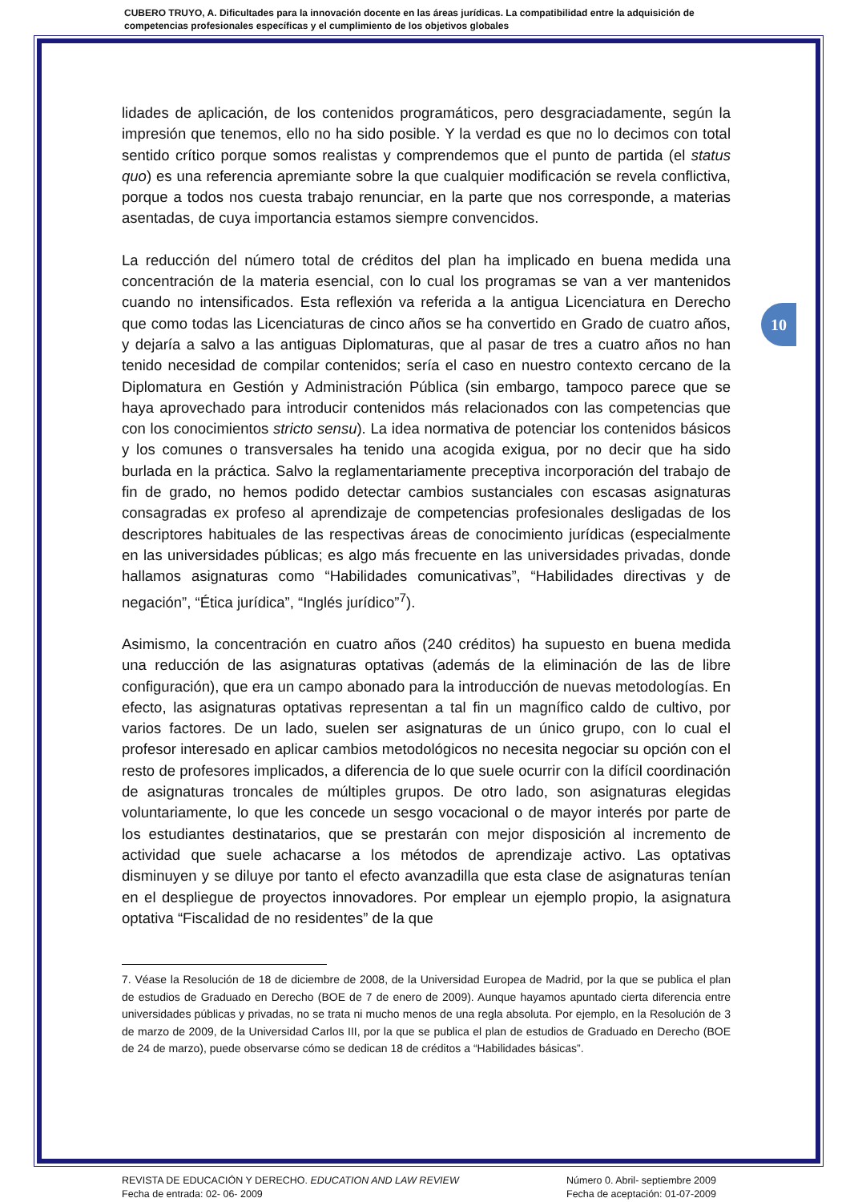CUBERO TRUYO, A. Dificultades para la innovación docente en las áreas jurídicas. La compatibilidad entre la adquisición de competencias profesionales específicas y el cumplimiento de los objetivos globales
10
lidades de aplicación, de los contenidos programáticos, pero desgraciadamente, según la impresión que tenemos, ello no ha sido posible. Y la verdad es que no lo decimos con total sentido crítico porque somos realistas y comprendemos que el punto de partida (el status quo) es una referencia apremiante sobre la que cualquier modificación se revela conflictiva, porque a todos nos cuesta trabajo renunciar, en la parte que nos corresponde, a materias asentadas, de cuya importancia estamos siempre convencidos.
La reducción del número total de créditos del plan ha implicado en buena medida una concentración de la materia esencial, con lo cual los programas se van a ver mantenidos cuando no intensificados. Esta reflexión va referida a la antigua Licenciatura en Derecho que como todas las Licenciaturas de cinco años se ha convertido en Grado de cuatro años, y dejaría a salvo a las antiguas Diplomaturas, que al pasar de tres a cuatro años no han tenido necesidad de compilar contenidos; sería el caso en nuestro contexto cercano de la Diplomatura en Gestión y Administración Pública (sin embargo, tampoco parece que se haya aprovechado para introducir contenidos más relacionados con las competencias que con los conocimientos stricto sensu). La idea normativa de potenciar los contenidos básicos y los comunes o transversales ha tenido una acogida exigua, por no decir que ha sido burlada en la práctica. Salvo la reglamentariamente preceptiva incorporación del trabajo de fin de grado, no hemos podido detectar cambios sustanciales con escasas asignaturas consagradas ex profeso al aprendizaje de competencias profesionales desligadas de los descriptores habituales de las respectivas áreas de conocimiento jurídicas (especialmente en las universidades públicas; es algo más frecuente en las universidades privadas, donde hallamos asignaturas como “Habilidades comunicativas”, “Habilidades directivas y de negación”, “Ética jurídica”, “Inglés jurídico”<sup>7</sup>).
Asimismo, la concentración en cuatro años (240 créditos) ha supuesto en buena medida una reducción de las asignaturas optativas (además de la eliminación de las de libre configuración), que era un campo abonado para la introducción de nuevas metodologías. En efecto, las asignaturas optativas representan a tal fin un magnífico caldo de cultivo, por varios factores. De un lado, suelen ser asignaturas de un único grupo, con lo cual el profesor interesado en aplicar cambios metodológicos no necesita negociar su opción con el resto de profesores implicados, a diferencia de lo que suele ocurrir con la difícil coordinación de asignaturas troncales de múltiples grupos. De otro lado, son asignaturas elegidas voluntariamente, lo que les concede un sesgo vocacional o de mayor interés por parte de los estudiantes destinatarios, que se prestarán con mejor disposición al incremento de actividad que suele achacarse a los métodos de aprendizaje activo. Las optativas disminuyen y se diluye por tanto el efecto avanzadilla que esta clase de asignaturas tenían en el despliegue de proyectos innovadores. Por emplear un ejemplo propio, la asignatura optativa “Fiscalidad de no residentes” de la que
7. Véase la Resolución de 18 de diciembre de 2008, de la Universidad Europea de Madrid, por la que se publica el plan de estudios de Graduado en Derecho (BOE de 7 de enero de 2009). Aunque hayamos apuntado cierta diferencia entre universidades públicas y privadas, no se trata ni mucho menos de una regla absoluta. Por ejemplo, en la Resolución de 3 de marzo de 2009, de la Universidad Carlos III, por la que se publica el plan de estudios de Graduado en Derecho (BOE de 24 de marzo), puede observarse cómo se dedican 18 de créditos a “Habilidades básicas”.
REVISTA DE EDUCACIÓN Y DERECHO. EDUCATION AND LAW REVIEW
Fecha de entrada: 02- 06- 2009
Número 0. Abril- septiembre 2009
Fecha de aceptación: 01-07-2009